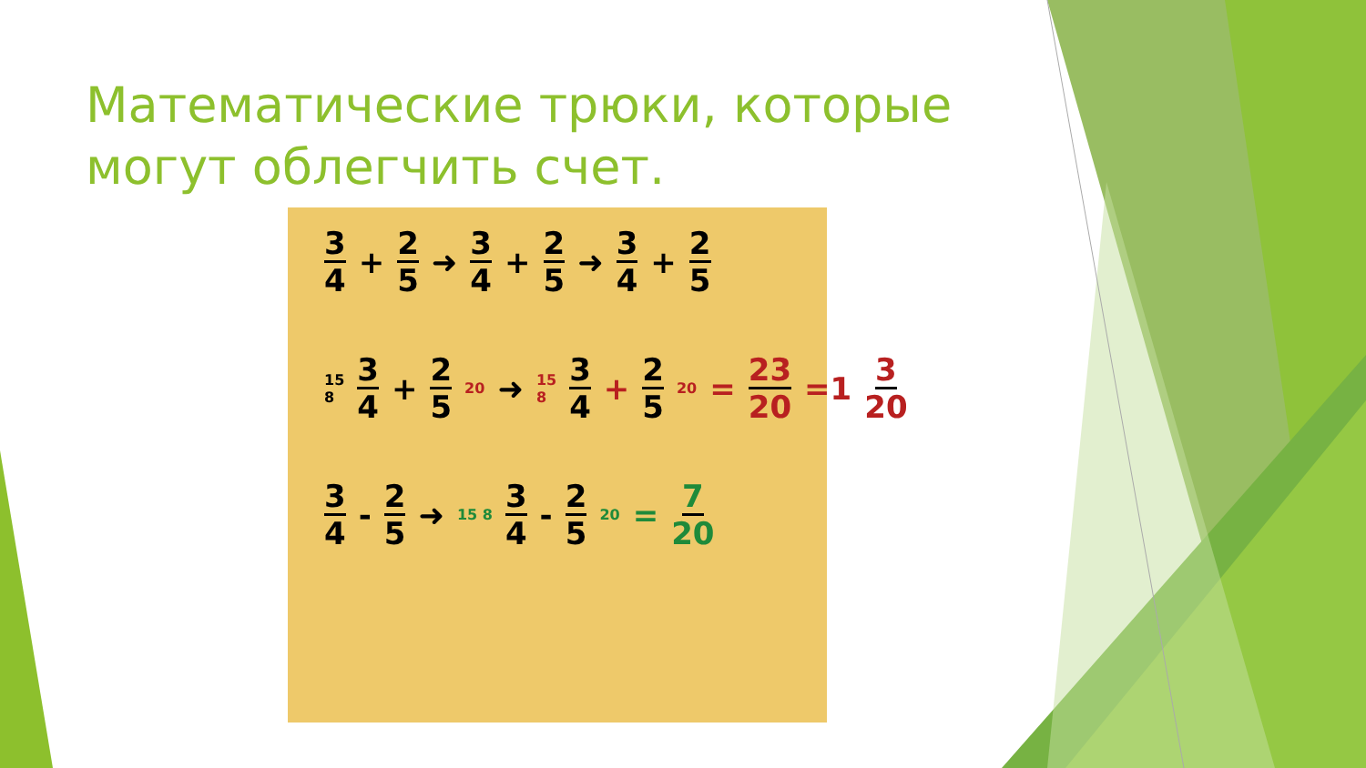Математические трюки, которые могут облегчить счет.
3 4 + 2 5 ➜ 3 4 + 2 5 ➜ 3 4 + 2 5
15 8 3 4 + 2 5 20 ➜ 15 8 3 4 + 2 5 20 = 23 20 =1 3 20
3 4 - 2 5 ➜ 15 8 3 4 - 2 5 20 = 7 20